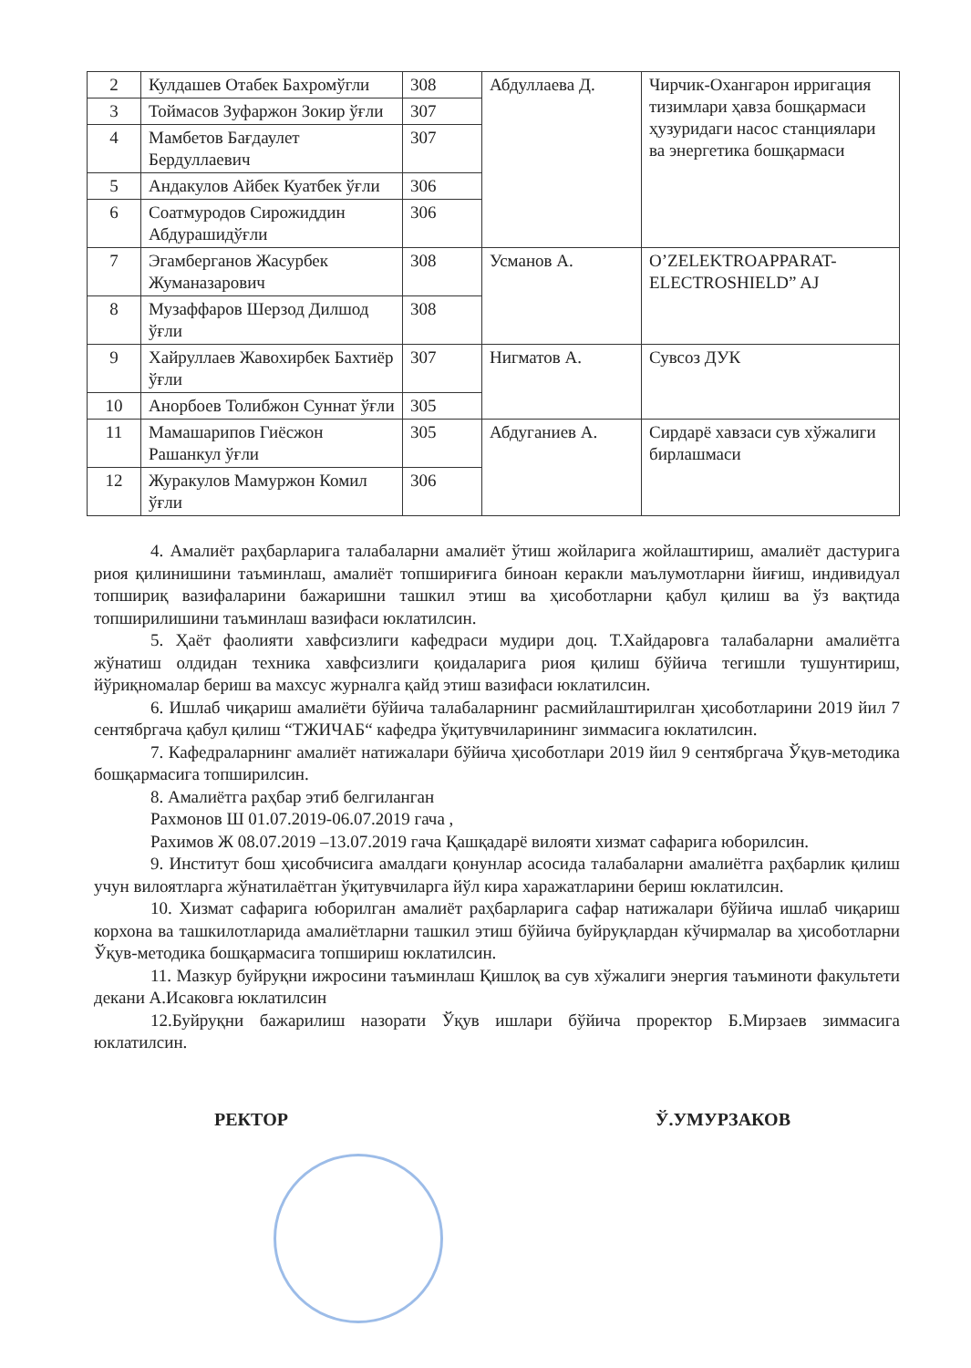| 2 | Кулдашев Отабек Бахромўгли | 308 | Абдуллаева Д. | Чирчик-Охангарон ирригация тизимлари ҳавза бошқармаси ҳузуридаги насос станциялари ва энергетика бошқармаси |
| 3 | Тоймасов Зуфаржон Зокир ўғли | 307 | | |
| 4 | Мамбетов Бағдаулет Бердуллаевич | 307 | | |
| 5 | Андакулов Айбек Куатбек ўғли | 306 | | |
| 6 | Соатмуродов Сирожиддин Абдурашидўғли | 306 | | |
| 7 | Эгамберганов Жасурбек Жуманазарович | 308 | Усманов А. | O’ZELEKTROAPPARAT-ELECTROSHIELD” AJ |
| 8 | Музаффаров Шерзод Дилшод ўғли | 308 | | |
| 9 | Хайруллаев Жавохирбек Бахтиёр ўғли | 307 | Нигматов А. | Сувсоз ДУК |
| 10 | Анорбоев Толибжон Суннат ўғли | 305 | | |
| 11 | Мамашарипов Гиёсжон Рашанкул ўғли | 305 | Абдуганиев А. | Сирдарё хавзаси сув хўжалиги бирлашмаси |
| 12 | Журакулов Мамуржон Комил ўғли | 306 | | |
4. Амалиёт раҳбарларига талабаларни амалиёт ўтиш жойларига жойлаштириш, амалиёт дастурига риоя қилинишини таъминлаш, амалиёт топшириғига биноан керакли маълумотларни йиғиш, индивидуал топшириқ вазифаларини бажаришни ташкил этиш ва ҳисоботларни қабул қилиш ва ўз вақтида топширилишини таъминлаш вазифаси юклатилсин.
5. Ҳаёт фаолияти хавфсизлиги кафедраси мудири доц. Т.Хайдаровга талабаларни амалиётга жўнатиш олдидан техника хавфсизлиги қоидаларига риоя қилиш бўйича тегишли тушунтириш, йўриқномалар бериш ва махсус журналга қайд этиш вазифаси юклатилсин.
6. Ишлаб чиқариш амалиёти бўйича талабаларнинг расмийлаштирилган ҳисоботларини 2019 йил 7 сентябргача қабул қилиш “ТЖИЧАБ“ кафедра ўқитувчиларининг зиммасига юклатилсин.
7. Кафедраларнинг амалиёт натижалари бўйича ҳисоботлари 2019 йил 9 сентябргача Ўқув-методика бошқармасига топширилсин.
8. Амалиётга раҳбар этиб белгиланган
Рахмонов Ш 01.07.2019-06.07.2019 гача ,
Рахимов Ж 08.07.2019 –13.07.2019 гача Қашқадарё вилояти хизмат сафарига юборилсин.
9. Институт бош ҳисобчисига амалдаги қонунлар асосида талабаларни амалиётга раҳбарлик қилиш учун вилоятларга жўнатилаётган ўқитувчиларга йўл кира харажатларини бериш юклатилсин.
10. Хизмат сафарига юборилган амалиёт раҳбарларига сафар натижалари бўйича ишлаб чиқариш корхона ва ташкилотларида амалиётларни ташкил этиш бўйича буйруқлардан кўчирмалар ва ҳисоботларни Ўқув-методика бошқармасига топшириш юклатилсин.
11. Мазкур буйруқни ижросини таъминлаш Қишлоқ ва сув хўжалиги энергия таъминоти факультети декани А.Исаковга юклатилсин
12.Буйруқни бажарилиш назорати Ўқув ишлари бўйича проректор Б.Мирзаев зиммасига юклатилсин.
РЕКТОР Ў.УМУРЗАКОВ